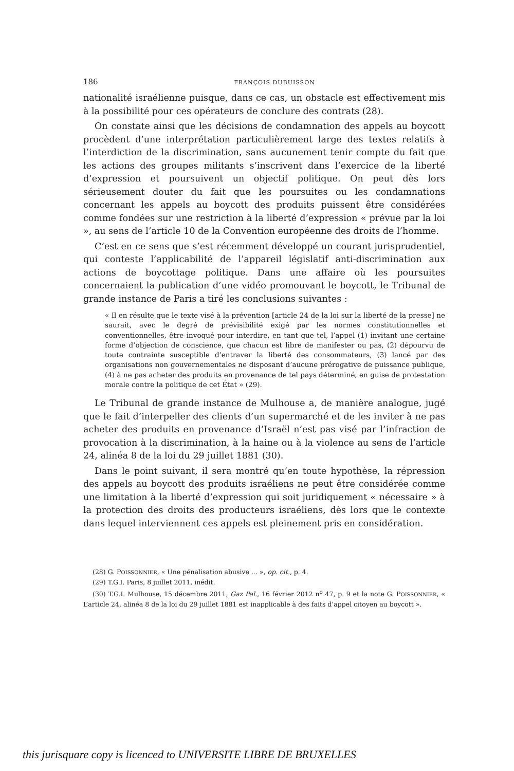186 FRANÇOIS DUBUISSON
nationalité israélienne puisque, dans ce cas, un obstacle est effectivement mis à la possibilité pour ces opérateurs de conclure des contrats (28).
On constate ainsi que les décisions de condamnation des appels au boycott procèdent d’une interprétation particulièrement large des textes relatifs à l’interdiction de la discrimination, sans aucunement tenir compte du fait que les actions des groupes militants s’inscrivent dans l’exercice de la liberté d’expression et poursuivent un objectif politique. On peut dès lors sérieusement douter du fait que les poursuites ou les condamnations concernant les appels au boycott des produits puissent être considérées comme fondées sur une restriction à la liberté d’expression « prévue par la loi », au sens de l’article 10 de la Convention européenne des droits de l’homme.
C’est en ce sens que s’est récemment développé un courant jurisprudentiel, qui conteste l’applicabilité de l’appareil législatif anti-discrimination aux actions de boycottage politique. Dans une affaire où les poursuites concernaient la publication d’une vidéo promouvant le boycott, le Tribunal de grande instance de Paris a tiré les conclusions suivantes :
« Il en résulte que le texte visé à la prévention [article 24 de la loi sur la liberté de la presse] ne saurait, avec le degré de prévisibilité exigé par les normes constitutionnelles et conventionnelles, être invoqué pour interdire, en tant que tel, l’appel (1) invitant une certaine forme d’objection de conscience, que chacun est libre de manifester ou pas, (2) dépourvu de toute contrainte susceptible d’entraver la liberté des consommateurs, (3) lancé par des organisations non gouvernementales ne disposant d’aucune prérogative de puissance publique, (4) à ne pas acheter des produits en provenance de tel pays déterminé, en guise de protestation morale contre la politique de cet État » (29).
Le Tribunal de grande instance de Mulhouse a, de manière analogue, jugé que le fait d’interpeller des clients d’un supermarché et de les inviter à ne pas acheter des produits en provenance d’Israël n’est pas visé par l’infraction de provocation à la discrimination, à la haine ou à la violence au sens de l’article 24, alinéa 8 de la loi du 29 juillet 1881 (30).
Dans le point suivant, il sera montré qu’en toute hypothèse, la répression des appels au boycott des produits israéliens ne peut être considérée comme une limitation à la liberté d’expression qui soit juridiquement « nécessaire » à la protection des droits des producteurs israéliens, dès lors que le contexte dans lequel interviennent ces appels est pleinement pris en considération.
(28) G. POISSONNIER, « Une pénalisation abusive ... », op. cit., p. 4.
(29) T.G.I. Paris, 8 juillet 2011, inédit.
(30) T.G.I. Mulhouse, 15 décembre 2011, Gaz Pal., 16 février 2012 n<sup>o</sup> 47, p. 9 et la note G. POISSONNIER, « L’article 24, alinéa 8 de la loi du 29 juillet 1881 est inapplicable à des faits d’appel citoyen au boycott ».
this jurisquare copy is licenced to UNIVERSITE LIBRE DE BRUXELLES